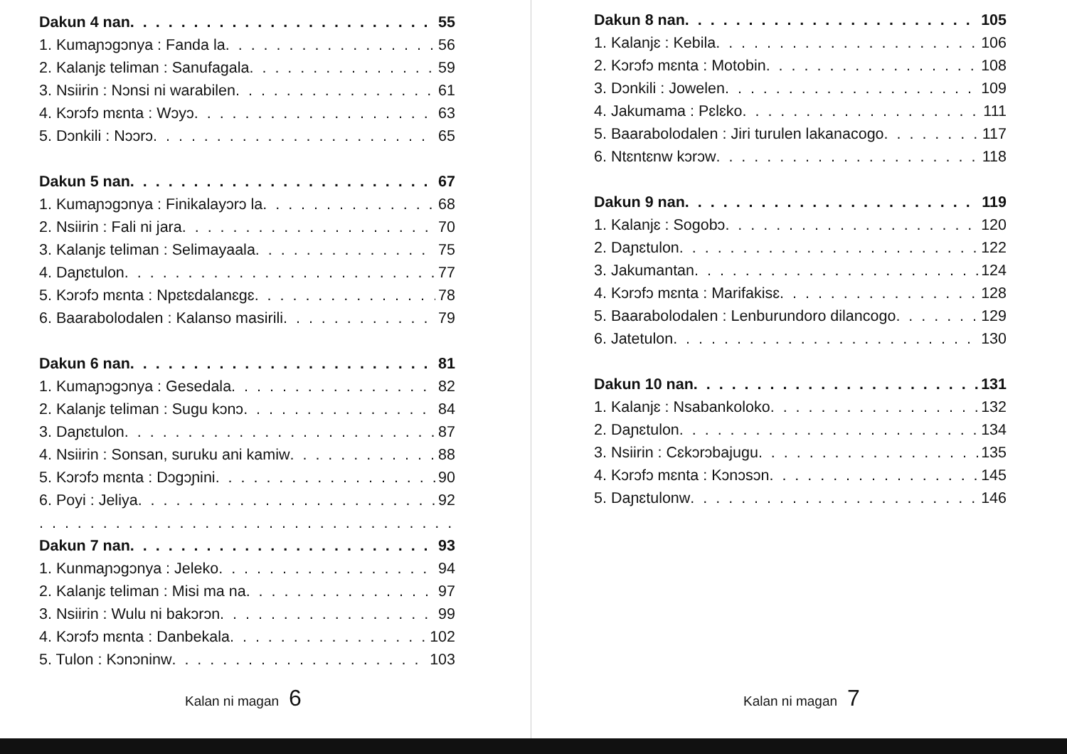Dakun 4 nan 55
1. Kumaɲɔgɔnya : Fanda la 56
2. Kalanjɛ teliman : Sanufagala 59
3. Nsiirin : Nɔnsi ni warabilen 61
4. Kɔrɔfɔ mɛnta : Wɔyɔ 63
5. Dɔnkili : Nɔɔrɔ 65
Dakun 5 nan 67
1. Kumaɲɔgɔnya : Finikalayɔrɔ la 68
2. Nsiirin : Fali ni jara 70
3. Kalanjɛ teliman : Selimayaala 75
4. Daɲɛtulon 77
5. Kɔrɔfɔ mɛnta : Npɛtɛdalanɛgɛ 78
6. Baarabolodalen : Kalanso masirili 79
Dakun 6 nan 81
1. Kumaɲɔgɔnya : Gesedala 82
2. Kalanjɛ teliman : Sugu kɔnɔ 84
3. Daɲɛtulon 87
4. Nsiirin : Sonsan, suruku ani kamiw 88
5. Kɔrɔfɔ mɛnta : Dɔgɔɲini 90
6. Poyi : Jeliya 92
Dakun 7 nan 93
1. Kunmaɲɔgɔnya : Jeleko 94
2. Kalanjɛ teliman : Misi ma na 97
3. Nsiirin : Wulu ni bakɔrɔn 99
4. Kɔrɔfɔ mɛnta : Danbekala 102
5. Tulon : Kɔnɔninw 103
Kalan ni magan 6
Dakun 8 nan 105
1. Kalanjɛ : Kebila 106
2. Kɔrɔfɔ mɛnta : Motobin 108
3. Dɔnkili : Jowelen 109
4. Jakumama : Pɛlɛko 111
5. Baarabolodalen : Jiri turulen lakanacogo 117
6. Ntɛntɛnw kɔrɔw 118
Dakun 9 nan 119
1. Kalanjɛ : Sogobɔ 120
2. Daɲɛtulon 122
3. Jakumantan 124
4. Kɔrɔfɔ mɛnta : Marifakisɛ 128
5. Baarabolodalen : Lenburundoro dilancogo 129
6. Jatetulon 130
Dakun 10 nan 131
1. Kalanjɛ : Nsabankoloko 132
2. Daɲɛtulon 134
3. Nsiirin : Cɛkɔrɔbajugu 135
4. Kɔrɔfɔ mɛnta : Kɔnɔsɔn 145
5. Daɲɛtulonw 146
Kalan ni magan 7